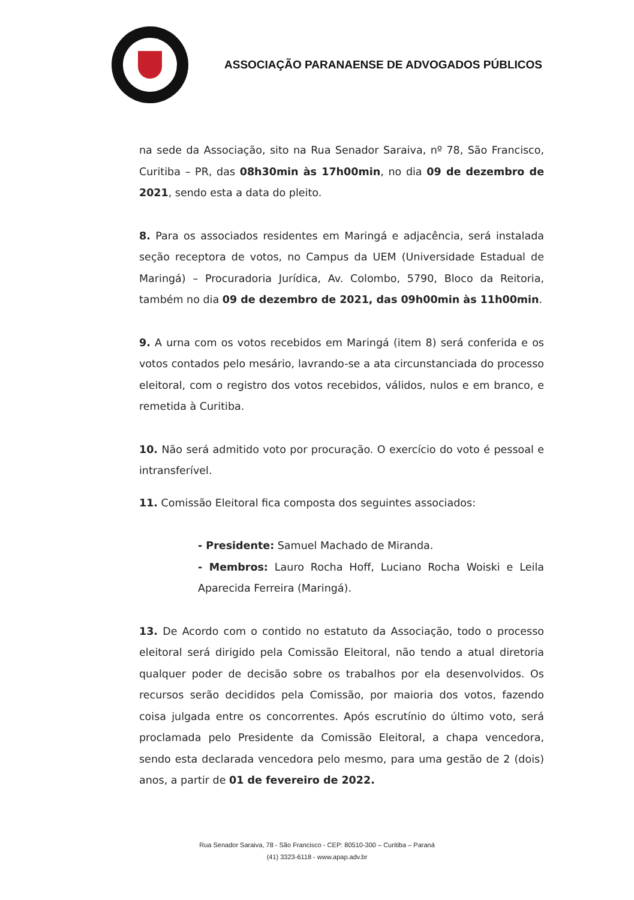ASSOCIAÇÃO PARANAENSE DE ADVOGADOS PÚBLICOS
na sede da Associação, sito na Rua Senador Saraiva, nº 78, São Francisco, Curitiba – PR, das 08h30min às 17h00min, no dia 09 de dezembro de 2021, sendo esta a data do pleito.
8. Para os associados residentes em Maringá e adjacência, será instalada seção receptora de votos, no Campus da UEM (Universidade Estadual de Maringá) – Procuradoria Jurídica, Av. Colombo, 5790, Bloco da Reitoria, também no dia 09 de dezembro de 2021, das 09h00min às 11h00min.
9. A urna com os votos recebidos em Maringá (item 8) será conferida e os votos contados pelo mesário, lavrando-se a ata circunstanciada do processo eleitoral, com o registro dos votos recebidos, válidos, nulos e em branco, e remetida à Curitiba.
10. Não será admitido voto por procuração. O exercício do voto é pessoal e intransferível.
11. Comissão Eleitoral fica composta dos seguintes associados:
- Presidente: Samuel Machado de Miranda.
- Membros: Lauro Rocha Hoff, Luciano Rocha Woiski e Leila Aparecida Ferreira (Maringá).
13. De Acordo com o contido no estatuto da Associação, todo o processo eleitoral será dirigido pela Comissão Eleitoral, não tendo a atual diretoria qualquer poder de decisão sobre os trabalhos por ela desenvolvidos. Os recursos serão decididos pela Comissão, por maioria dos votos, fazendo coisa julgada entre os concorrentes. Após escrutínio do último voto, será proclamada pelo Presidente da Comissão Eleitoral, a chapa vencedora, sendo esta declarada vencedora pelo mesmo, para uma gestão de 2 (dois) anos, a partir de 01 de fevereiro de 2022.
Rua Senador Saraiva, 78 - São Francisco - CEP: 80510-300 – Curitiba – Paraná
(41) 3323-6118 - www.apap.adv.br